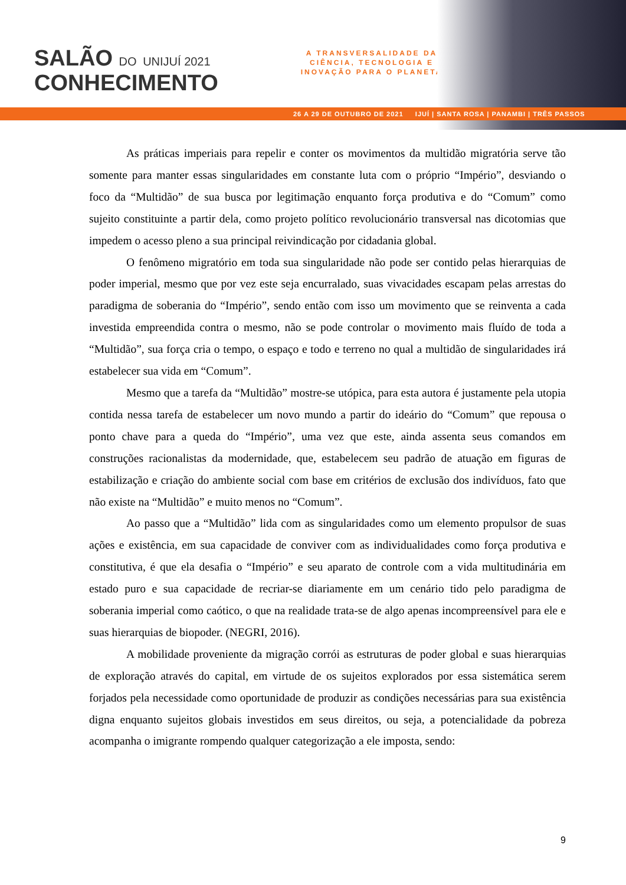SALÃO DO UNIJUÍ 2021
CONHECIMENTO
A TRANSVERSALIDADE DA CIÊNCIA, TECNOLOGIA E INOVAÇÃO PARA O PLANETA
26 A 29 DE OUTUBRO DE 2021 IJUÍ | SANTA ROSA | PANAMBI | TRÊS PASSOS
As práticas imperiais para repelir e conter os movimentos da multidão migratória serve tão somente para manter essas singularidades em constante luta com o próprio “Império”, desviando o foco da “Multidão” de sua busca por legitimação enquanto força produtiva e do “Comum” como sujeito constituinte a partir dela, como projeto político revolucionário transversal nas dicotomias que impedem o acesso pleno a sua principal reivindicação por cidadania global.
O fenômeno migratório em toda sua singularidade não pode ser contido pelas hierarquias de poder imperial, mesmo que por vez este seja encurralado, suas vivacidades escapam pelas arrestas do paradigma de soberania do “Império”, sendo então com isso um movimento que se reinventa a cada investida empreendida contra o mesmo, não se pode controlar o movimento mais fluído de toda a “Multidão”, sua força cria o tempo, o espaço e todo e terreno no qual a multidão de singularidades irá estabelecer sua vida em “Comum”.
Mesmo que a tarefa da “Multidão” mostre-se utópica, para esta autora é justamente pela utopia contida nessa tarefa de estabelecer um novo mundo a partir do ideário do “Comum” que repousa o ponto chave para a queda do “Império”, uma vez que este, ainda assenta seus comandos em construções racionalistas da modernidade, que, estabelecem seu padrão de atuação em figuras de estabilização e criação do ambiente social com base em critérios de exclusão dos indivíduos, fato que não existe na “Multidão” e muito menos no “Comum”.
Ao passo que a “Multidão” lida com as singularidades como um elemento propulsor de suas ações e existência, em sua capacidade de conviver com as individualidades como força produtiva e constitutiva, é que ela desafia o “Império” e seu aparato de controle com a vida multitudinária em estado puro e sua capacidade de recriar-se diariamente em um cenário tido pelo paradigma de soberania imperial como caótico, o que na realidade trata-se de algo apenas incompreensível para ele e suas hierarquias de biopoder. (NEGRI, 2016).
A mobilidade proveniente da migração corrói as estruturas de poder global e suas hierarquias de exploração através do capital, em virtude de os sujeitos explorados por essa sistemática serem forjados pela necessidade como oportunidade de produzir as condições necessárias para sua existência digna enquanto sujeitos globais investidos em seus direitos, ou seja, a potencialidade da pobreza acompanha o imigrante rompendo qualquer categorização a ele imposta, sendo:
9